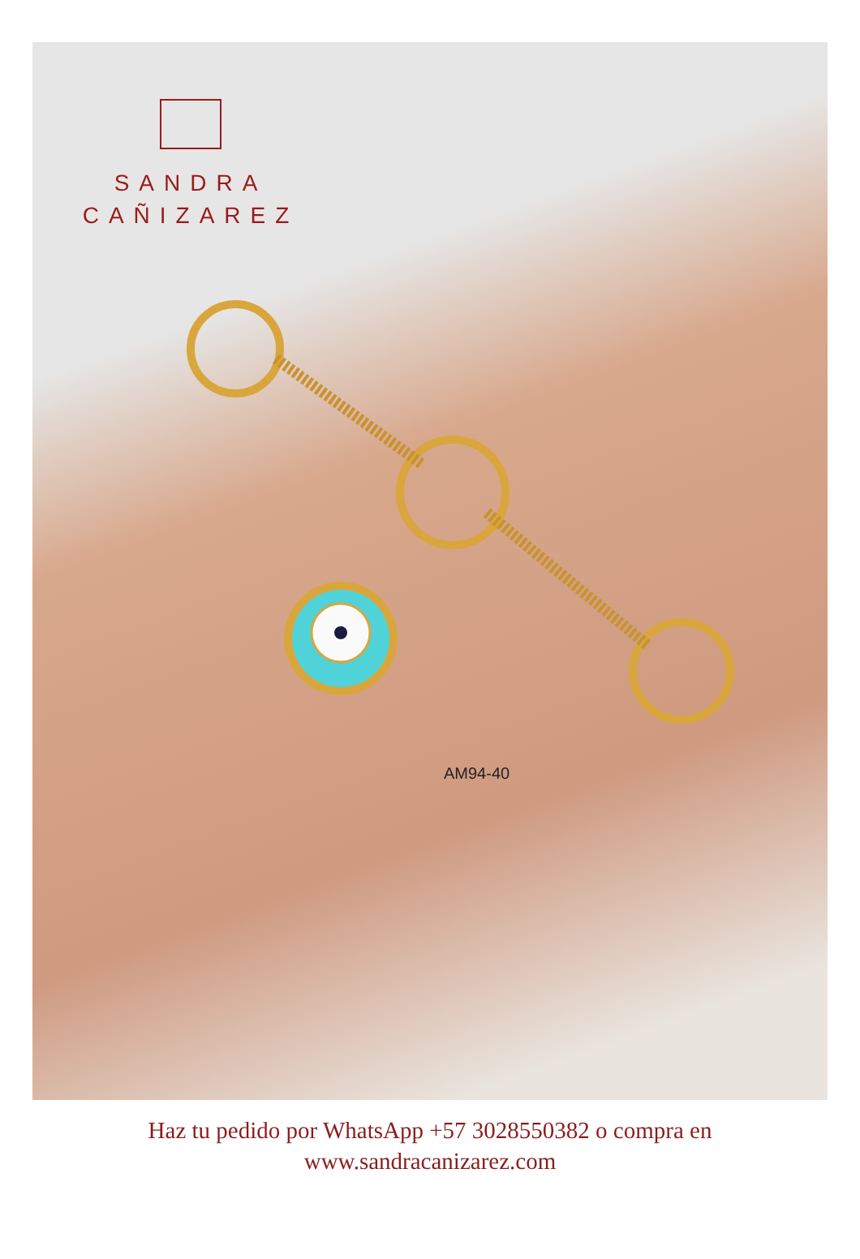SANDRA
CAÑIZAREZ
AM94-40
Haz tu pedido por WhatsApp +57 3028550382 o compra en
www.sandracanizarez.com